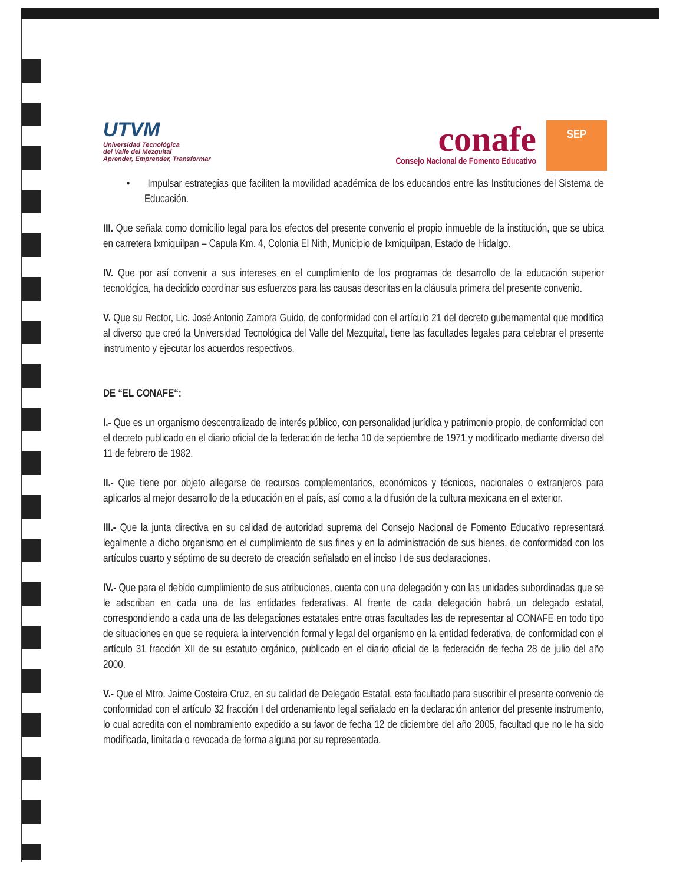UTVM
Universidad Tecnológica
del Valle del Mezquital
Aprender, Emprender, Transformar
conafe
Consejo Nacional de Fomento Educativo
SEP
• Impulsar estrategias que faciliten la movilidad académica de los educandos entre las Instituciones del Sistema de Educación.
III. Que señala como domicilio legal para los efectos del presente convenio el propio inmueble de la institución, que se ubica en carretera Ixmiquilpan – Capula Km. 4, Colonia El Nith, Municipio de Ixmiquilpan, Estado de Hidalgo.
IV. Que por así convenir a sus intereses en el cumplimiento de los programas de desarrollo de la educación superior tecnológica, ha decidido coordinar sus esfuerzos para las causas descritas en la cláusula primera del presente convenio.
V. Que su Rector, Lic. José Antonio Zamora Guido, de conformidad con el artículo 21 del decreto gubernamental que modifica al diverso que creó la Universidad Tecnológica del Valle del Mezquital, tiene las facultades legales para celebrar el presente instrumento y ejecutar los acuerdos respectivos.
DE “EL CONAFE“:
I.- Que es un organismo descentralizado de interés público, con personalidad jurídica y patrimonio propio, de conformidad con el decreto publicado en el diario oficial de la federación de fecha 10 de septiembre de 1971 y modificado mediante diverso del 11 de febrero de 1982.
II.- Que tiene por objeto allegarse de recursos complementarios, económicos y técnicos, nacionales o extranjeros para aplicarlos al mejor desarrollo de la educación en el país, así como a la difusión de la cultura mexicana en el exterior.
III.- Que la junta directiva en su calidad de autoridad suprema del Consejo Nacional de Fomento Educativo representará legalmente a dicho organismo en el cumplimiento de sus fines y en la administración de sus bienes, de conformidad con los artículos cuarto y séptimo de su decreto de creación señalado en el inciso I de sus declaraciones.
IV.- Que para el debido cumplimiento de sus atribuciones, cuenta con una delegación y con las unidades subordinadas que se le adscriban en cada una de las entidades federativas. Al frente de cada delegación habrá un delegado estatal, correspondiendo a cada una de las delegaciones estatales entre otras facultades las de representar al CONAFE en todo tipo de situaciones en que se requiera la intervención formal y legal del organismo en la entidad federativa, de conformidad con el artículo 31 fracción XII de su estatuto orgánico, publicado en el diario oficial de la federación de fecha 28 de julio del año 2000.
V.- Que el Mtro. Jaime Costeira Cruz, en su calidad de Delegado Estatal, esta facultado para suscribir el presente convenio de conformidad con el artículo 32 fracción I del ordenamiento legal señalado en la declaración anterior del presente instrumento, lo cual acredita con el nombramiento expedido a su favor de fecha 12 de diciembre del año 2005, facultad que no le ha sido modificada, limitada o revocada de forma alguna por su representada.